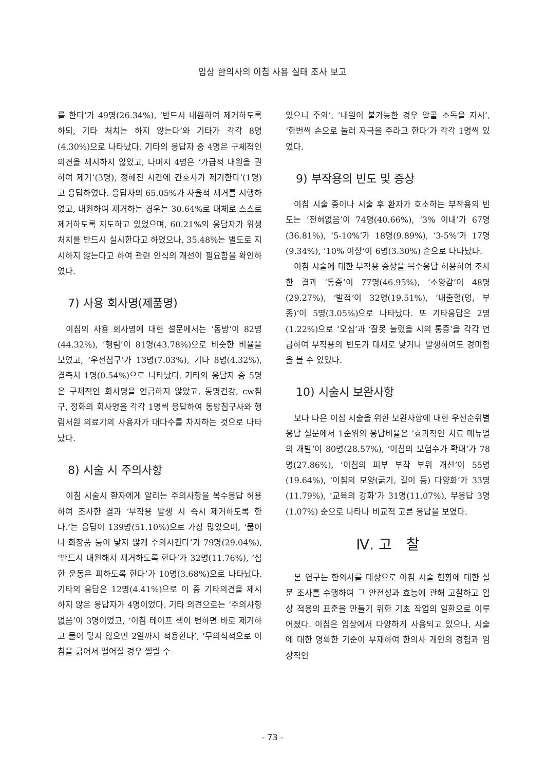임상 한의사의 이침 사용 실태 조사 보고
를 한다’가 49명(26.34%), ‘반드시 내원하여 제거하도록 하되, 기타 처치는 하지 않는다’와 기타가 각각 8명(4.30%)으로 나타났다. 기타의 응답자 중 4명은 구체적인 의견을 제시하지 않았고, 나머지 4명은 ‘가급적 내원을 권하여 제거’(3명), 정해진 시간에 간호사가 제거한다’(1명)고 응답하였다. 응답자의 65.05%가 자율적 제거를 시행하였고, 내원하여 제거하는 경우는 30.64%로 대체로 스스로 제거하도록 지도하고 있었으며, 60.21%의 응답자가 위생처치를 반드시 실시한다고 하였으나, 35.48%는 별도로 지시하지 않는다고 하여 관련 인식의 개선이 필요함을 확인하였다.
7) 사용 회사명(제품명)
이침의 사용 회사명에 대한 설문에서는 ‘동방’이 82명(44.32%), ‘행림’이 81명(43.78%)으로 비슷한 비율을 보였고, ‘우전침구’가 13명(7.03%), 기타 8명(4.32%), 결측치 1명(0.54%)으로 나타났다. 기타의 응답자 중 5명은 구체적인 회사명을 언급하지 않았고, 동명건강, cw침구, 정화의 회사명을 각각 1명씩 응답하여 동방침구사와 행림서원 의료기의 사용자가 대다수를 차지하는 것으로 나타났다.
8) 시술 시 주의사항
이침 시술시 환자에게 알리는 주의사항을 복수응답 허용하여 조사한 결과 ‘부작용 발생 시 즉시 제거하도록 한다.’는 응답이 139명(51.10%)으로 가장 많았으며, ‘물이나 화장품 등이 닿지 않게 주의시킨다’가 79명(29.04%), ‘반드시 내원해서 제거하도록 한다’가 32명(11.76%), ‘심한 운동은 피하도록 한다’가 10명(3.68%)으로 나타났다. 기타의 응답은 12명(4.41%)으로 이 중 기타의견을 제시하지 않은 응답자가 4명이었다. 기타 의견으로는 ‘주의사항 없음’이 3명이었고, ‘이침 테이프 색이 변하면 바로 제거하고 물이 닿지 않으면 2일까지 적용한다’, ‘무의식적으로 이침을 긁어서 떨어질 경우 찔릴 수
있으니 주의’, ‘내원이 불가능한 경우 알콜 소독을 지시’, ‘한번씩 손으로 눌러 자극을 주라고 한다’가 각각 1명씩 있었다.
9) 부작용의 빈도 및 증상
이침 시술 중이나 시술 후 환자가 호소하는 부작용의 빈도는 ‘전혀없음’이 74명(40.66%), ‘3% 이내’가 67명(36.81%), ‘5-10%’가 18명(9.89%), ‘3-5%’가 17명(9.34%), ‘10% 이상’이 6명(3.30%) 순으로 나타났다.
이침 시술에 대한 부작용 증상을 복수응답 허용하여 조사한 결과 ‘통증’이 77명(46.95%), ‘소양감’이 48명(29.27%), ‘발적’이 32명(19.51%), ‘내출혈(멍, 부종)’이 5명(3.05%)으로 나타났다. 또 기타응답은 2명(1.22%)으로 ‘오심’과 ‘잘못 눌렀을 시의 통증’을 각각 언급하여 부작용의 빈도가 대체로 낮거나 발생하여도 경미함을 볼 수 있었다.
10) 시술시 보완사항
보다 나은 이침 시술을 위한 보완사항에 대한 우선순위별 응답 설문에서 1순위의 응답비율은 ‘효과적인 치료 매뉴얼의 개발’이 80명(28.57%), ‘이침의 보험수가 확대’가 78명(27.86%), ‘이침의 피부 부착 부위 개선’이 55명(19.64%), ‘이침의 모양(굵기, 길이 등) 다양화’가 33명(11.79%), ‘교육의 강화’가 31명(11.07%), 무응답 3명(1.07%) 순으로 나타나 비교적 고른 응답을 보였다.
Ⅳ. 고　찰
본 연구는 한의사를 대상으로 이침 시술 현황에 대한 설문 조사를 수행하여 그 안전성과 효능에 관해 고찰하고 임상 적용의 표준을 만들기 위한 기초 작업의 일환으로 이루어졌다. 이침은 임상에서 다양하게 사용되고 있으나, 시술에 대한 명확한 기준이 부재하여 한의사 개인의 경험과 임상적인
- 73 -